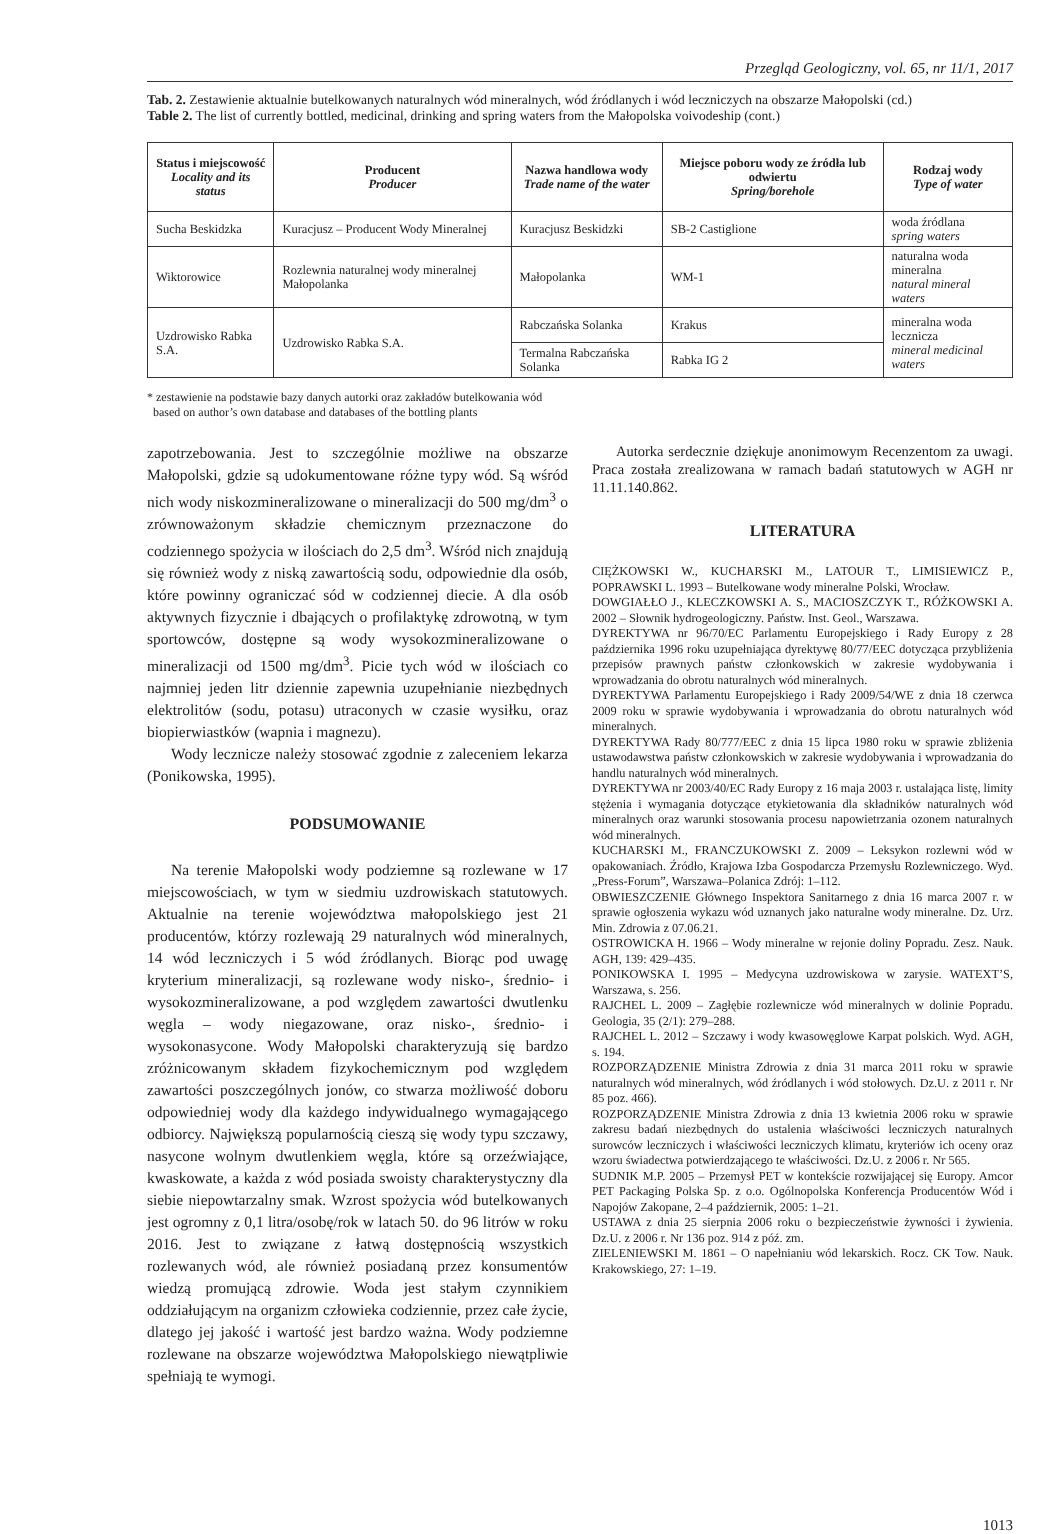Przegląd Geologiczny, vol. 65, nr 11/1, 2017
Tab. 2. Zestawienie aktualnie butelkowanych naturalnych wód mineralnych, wód źródlanych i wód leczniczych na obszarze Małopolski (cd.)
Table 2. The list of currently bottled, medicinal, drinking and spring waters from the Małopolska voivodeship (cont.)
| Status i miejscowość Locality and its status | Producent Producer | Nazwa handlowa wody Trade name of the water | Miejsce poboru wody ze źródła lub odwiertu Spring/borehole | Rodzaj wody Type of water |
| --- | --- | --- | --- | --- |
| Sucha Beskidzka | Kuracjusz – Producent Wody Mineralnej | Kuracjusz Beskidzki | SB-2 Castiglione | woda źródlana spring waters |
| Wiktorowice | Rozlewnia naturalnej wody mineralnej Małopolanka | Małopolanka | WM-1 | naturalna woda mineralna natural mineral waters |
| Uzdrowisko Rabka S.A. | Uzdrowisko Rabka S.A. | Rabczańska Solanka | Krakus | mineralna woda lecznicza mineral medicinal waters |
| | | Termalna Rabczańska Solanka | Rabka IG 2 | |
* zestawienie na podstawie bazy danych autorki oraz zakładów butelkowania wód
based on author’s own database and databases of the bottling plants
zapotrzebowania. Jest to szczególnie możliwe na obszarze Małopolski, gdzie są udokumentowane różne typy wód. Są wśród nich wody niskozmineralizowane o mineralizacji do 500 mg/dm<sup>3</sup> o zrównoważonym składzie chemicznym przeznaczone do codziennego spożycia w ilościach do 2,5 dm<sup>3</sup>. Wśród nich znajdują się również wody z niską zawartością sodu, odpowiednie dla osób, które powinny ograniczać sód w codziennej diecie. A dla osób aktywnych fizycznie i dbających o profilaktykę zdrowotną, w tym sportowców, dostępne są wody wysokozmineralizowane o mineralizacji od 1500 mg/dm<sup>3</sup>. Picie tych wód w ilościach co najmniej jeden litr dziennie zapewnia uzupełnianie niezbędnych elektrolitów (sodu, potasu) utraconych w czasie wysiłku, oraz biopierwiastków (wapnia i magnezu).
Wody lecznicze należy stosować zgodnie z zaleceniem lekarza (Ponikowska, 1995).
PODSUMOWANIE
Na terenie Małopolski wody podziemne są rozlewane w 17 miejscowościach, w tym w siedmiu uzdrowiskach statutowych. Aktualnie na terenie województwa małopolskiego jest 21 producentów, którzy rozlewają 29 naturalnych wód mineralnych, 14 wód leczniczych i 5 wód źródlanych. Biorąc pod uwagę kryterium mineralizacji, są rozlewane wody nisko-, średnio- i wysokozmineralizowane, a pod względem zawartości dwutlenku węgla – wody niegazowane, oraz nisko-, średnio- i wysokonasycone. Wody Małopolski charakteryzują się bardzo zróżnicowanym składem fizykochemicznym pod względem zawartości poszczególnych jonów, co stwarza możliwość doboru odpowiedniej wody dla każdego indywidualnego wymagającego odbiorcy. Największą popularnością cieszą się wody typu szczawy, nasycone wolnym dwutlenkiem węgla, które są orzeźwiające, kwaskowate, a każda z wód posiada swoisty charakterystyczny dla siebie niepowtarzalny smak. Wzrost spożycia wód butelkowanych jest ogromny z 0,1 litra/osobę/rok w latach 50. do 96 litrów w roku 2016. Jest to związane z łatwą dostępnością wszystkich rozlewanych wód, ale również posiadaną przez konsumentów wiedzą promującą zdrowie. Woda jest stałym czynnikiem oddziałującym na organizm człowieka codziennie, przez całe życie, dlatego jej jakość i wartość jest bardzo ważna. Wody podziemne rozlewane na obszarze województwa Małopolskiego niewątpliwie spełniają te wymogi.
Autorka serdecznie dziękuje anonimowym Recenzentom za uwagi. Praca została zrealizowana w ramach badań statutowych w AGH nr 11.11.140.862.
LITERATURA
CIĘŻKOWSKI W., KUCHARSKI M., LATOUR T., LIMISIEWICZ P., POPRAWSKI L. 1993 – Butelkowane wody mineralne Polski, Wrocław.
DOWGIAŁŁO J., KLECZKOWSKI A. S., MACIOSZCZYK T., RÓŻKOWSKI A. 2002 – Słownik hydrogeologiczny. Państw. Inst. Geol., Warszawa.
DYREKTYWA nr 96/70/EC Parlamentu Europejskiego i Rady Europy z 28 października 1996 roku uzupełniająca dyrektywę 80/77/EEC dotycząca przybliżenia przepisów prawnych państw członkowskich w zakresie wydobywania i wprowadzania do obrotu naturalnych wód mineralnych.
DYREKTYWA Parlamentu Europejskiego i Rady 2009/54/WE z dnia 18 czerwca 2009 roku w sprawie wydobywania i wprowadzania do obrotu naturalnych wód mineralnych.
DYREKTYWA Rady 80/777/EEC z dnia 15 lipca 1980 roku w sprawie zbliżenia ustawodawstwa państw członkowskich w zakresie wydobywania i wprowadzania do handlu naturalnych wód mineralnych.
DYREKTYWA nr 2003/40/EC Rady Europy z 16 maja 2003 r. ustalająca listę, limity stężenia i wymagania dotyczące etykietowania dla składników naturalnych wód mineralnych oraz warunki stosowania procesu napowietrzania ozonem naturalnych wód mineralnych.
KUCHARSKI M., FRANCZUKOWSKI Z. 2009 – Leksykon rozlewni wód w opakowaniach. Źródło, Krajowa Izba Gospodarcza Przemysłu Rozlewniczego. Wyd. „Press-Forum”, Warszawa–Polanica Zdrój: 1–112.
OBWIESZCZENIE Głównego Inspektora Sanitarnego z dnia 16 marca 2007 r. w sprawie ogłoszenia wykazu wód uznanych jako naturalne wody mineralne. Dz. Urz. Min. Zdrowia z 07.06.21.
OSTROWICKA H. 1966 – Wody mineralne w rejonie doliny Popradu. Zesz. Nauk. AGH, 139: 429–435.
PONIKOWSKA I. 1995 – Medycyna uzdrowiskowa w zarysie. WATEXT’S, Warszawa, s. 256.
RAJCHEL L. 2009 – Zagłębie rozlewnicze wód mineralnych w dolinie Popradu. Geologia, 35 (2/1): 279–288.
RAJCHEL L. 2012 – Szczawy i wody kwasowęglowe Karpat polskich. Wyd. AGH, s. 194.
ROZPORZĄDZENIE Ministra Zdrowia z dnia 31 marca 2011 roku w sprawie naturalnych wód mineralnych, wód źródlanych i wód stołowych. Dz.U. z 2011 r. Nr 85 poz. 466).
ROZPORZĄDZENIE Ministra Zdrowia z dnia 13 kwietnia 2006 roku w sprawie zakresu badań niezbędnych do ustalenia właściwości leczniczych naturalnych surowców leczniczych i właściwości leczniczych klimatu, kryteriów ich oceny oraz wzoru świadectwa potwierdzającego te właściwości. Dz.U. z 2006 r. Nr 565.
SUDNIK M.P. 2005 – Przemysł PET w kontekście rozwijającej się Europy. Amcor PET Packaging Polska Sp. z o.o. Ogólnopolska Konferencja Producentów Wód i Napojów Zakopane, 2–4 październik, 2005: 1–21.
USTAWA z dnia 25 sierpnia 2006 roku o bezpieczeństwie żywności i żywienia. Dz.U. z 2006 r. Nr 136 poz. 914 z póź. zm.
ZIELENIEWSKI M. 1861 – O napełnianiu wód lekarskich. Rocz. CK Tow. Nauk. Krakowskiego, 27: 1–19.
1013